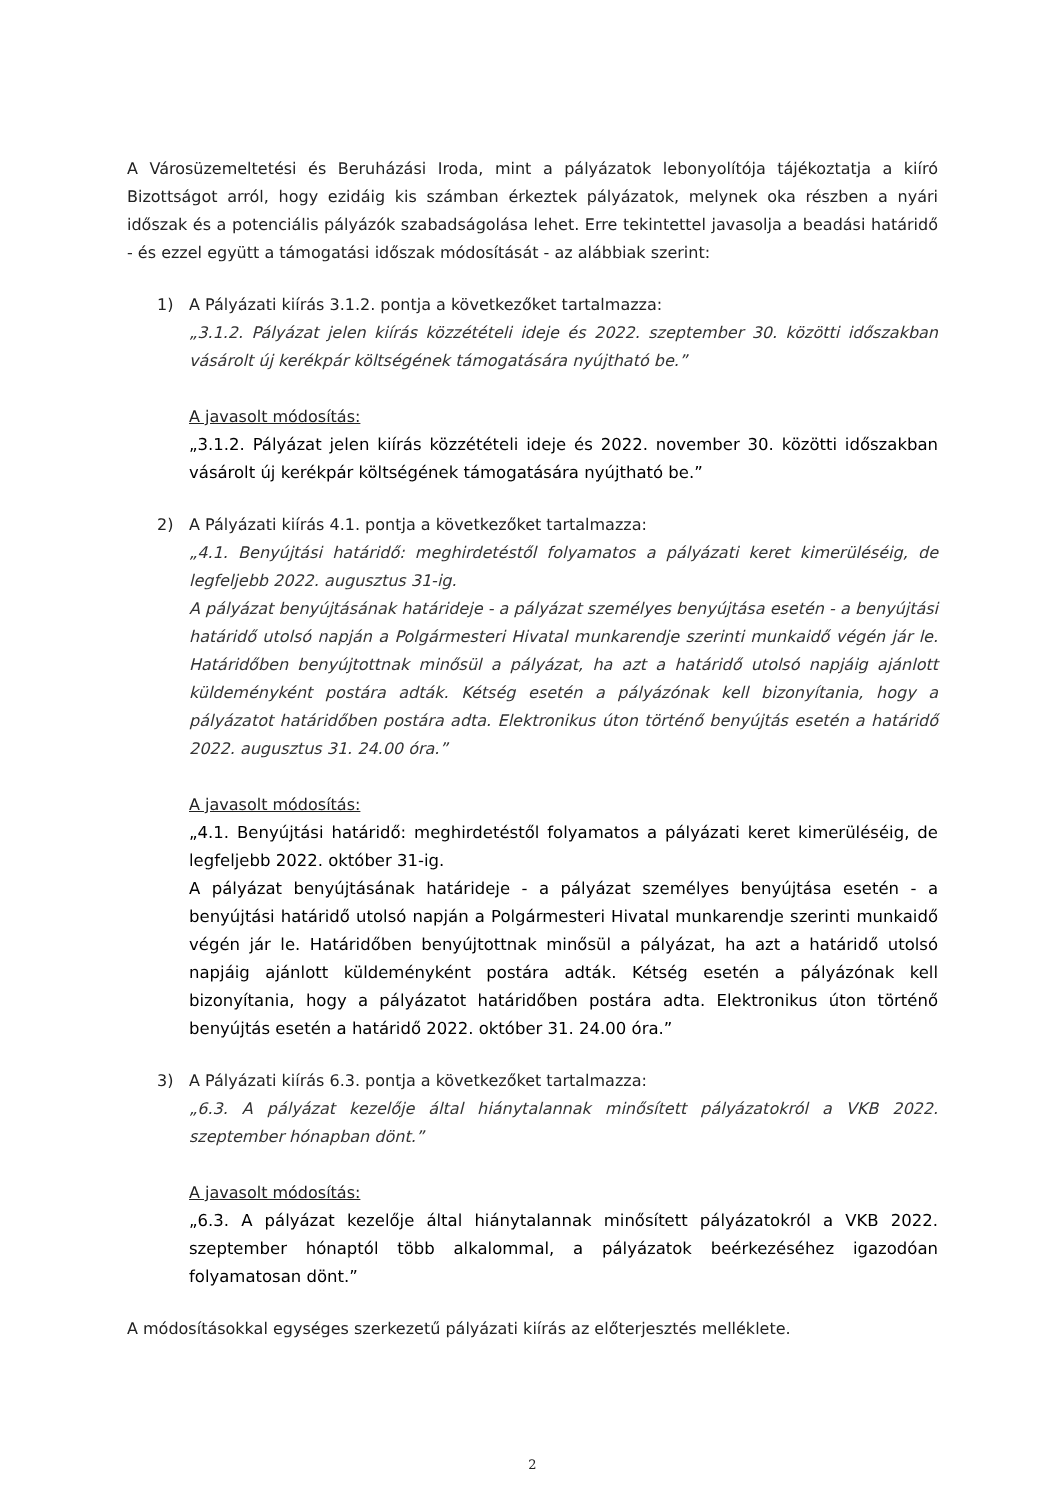A Városüzemeltetési és Beruházási Iroda, mint a pályázatok lebonyolítója tájékoztatja a kiíró Bizottságot arról, hogy ezidáig kis számban érkeztek pályázatok, melynek oka részben a nyári időszak és a potenciális pályázók szabadságolása lehet. Erre tekintettel javasolja a beadási határidő - és ezzel együtt a támogatási időszak módosítását - az alábbiak szerint:
1) A Pályázati kiírás 3.1.2. pontja a következőket tartalmazza:
„3.1.2. Pályázat jelen kiírás közzétételi ideje és 2022. szeptember 30. közötti időszakban vásárolt új kerékpár költségének támogatására nyújtható be.”
A javasolt módosítás:
„3.1.2. Pályázat jelen kiírás közzétételi ideje és 2022. november 30. közötti időszakban vásárolt új kerékpár költségének támogatására nyújtható be.”
2) A Pályázati kiírás 4.1. pontja a következőket tartalmazza:
„4.1. Benyújtási határidő: meghirdetéstől folyamatos a pályázati keret kimerüléséig, de legfeljebb 2022. augusztus 31-ig.
A pályázat benyújtásának határideje - a pályázat személyes benyújtása esetén - a benyújtási határidő utolsó napján a Polgármesteri Hivatal munkarendje szerinti munkaidő végén jár le. Határidőben benyújtottnak minősül a pályázat, ha azt a határidő utolsó napjáig ajánlott küldeményként postára adták. Kétség esetén a pályázónak kell bizonyítania, hogy a pályázatot határidőben postára adta. Elektronikus úton történő benyújtás esetén a határidő 2022. augusztus 31. 24.00 óra.”
A javasolt módosítás:
„4.1. Benyújtási határidő: meghirdetéstől folyamatos a pályázati keret kimerüléséig, de legfeljebb 2022. október 31-ig.
A pályázat benyújtásának határideje - a pályázat személyes benyújtása esetén - a benyújtási határidő utolsó napján a Polgármesteri Hivatal munkarendje szerinti munkaidő végén jár le. Határidőben benyújtottnak minősül a pályázat, ha azt a határidő utolsó napjáig ajánlott küldeményként postára adták. Kétség esetén a pályázónak kell bizonyítania, hogy a pályázatot határidőben postára adta. Elektronikus úton történő benyújtás esetén a határidő 2022. október 31. 24.00 óra.”
3) A Pályázati kiírás 6.3. pontja a következőket tartalmazza:
„6.3. A pályázat kezelője által hiánytalannak minősített pályázatokról a VKB 2022. szeptember hónapban dönt.”
A javasolt módosítás:
„6.3. A pályázat kezelője által hiánytalannak minősített pályázatokról a VKB 2022. szeptember hónaptól több alkalommal, a pályázatok beérkezéséhez igazodóan folyamatosan dönt.”
A módosításokkal egységes szerkezetű pályázati kiírás az előterjesztés melléklete.
2